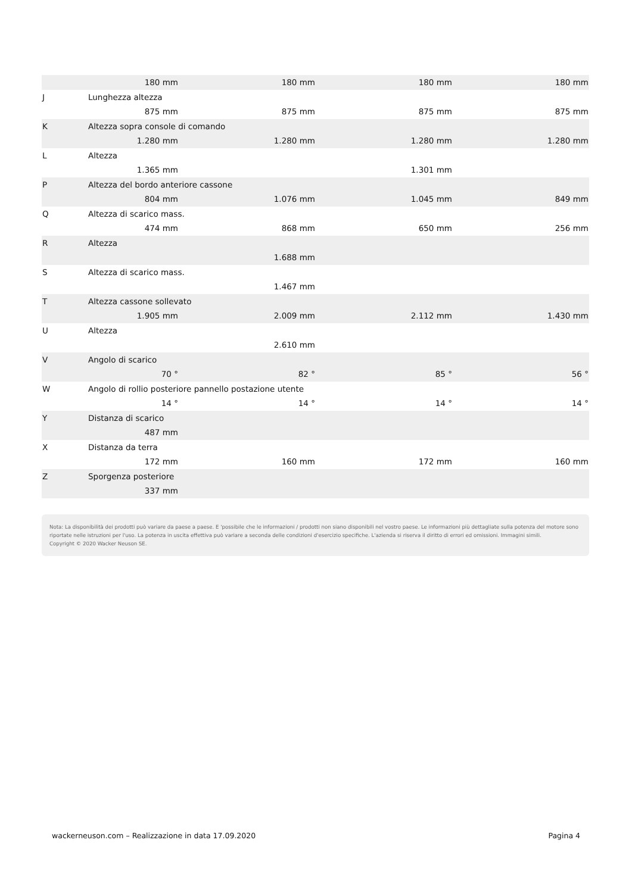| | 180 mm | 180 mm | 180 mm | 180 mm |
| J | Lunghezza altezza | | | |
| | 875 mm | 875 mm | 875 mm | 875 mm |
| K | Altezza sopra console di comando | | | |
| | 1.280 mm | 1.280 mm | 1.280 mm | 1.280 mm |
| L | Altezza | | | |
| | 1.365 mm | | 1.301 mm | |
| P | Altezza del bordo anteriore cassone | | | |
| | 804 mm | 1.076 mm | 1.045 mm | 849 mm |
| Q | Altezza di scarico mass. | | | |
| | 474 mm | 868 mm | 650 mm | 256 mm |
| R | Altezza | | | |
| | | 1.688 mm | | |
| S | Altezza di scarico mass. | | | |
| | | 1.467 mm | | |
| T | Altezza cassone sollevato | | | |
| | 1.905 mm | 2.009 mm | 2.112 mm | 1.430 mm |
| U | Altezza | | | |
| | | 2.610 mm | | |
| V | Angolo di scarico | | | |
| | 70 ° | 82 ° | 85 ° | 56 ° |
| W | Angolo di rollio posteriore pannello postazione utente | | | |
| | 14 ° | 14 ° | 14 ° | 14 ° |
| Y | Distanza di scarico | | | |
| | 487 mm | | | |
| X | Distanza da terra | | | |
| | 172 mm | 160 mm | 172 mm | 160 mm |
| Z | Sporgenza posteriore | | | |
| | 337 mm | | | |
Nota: La disponibilità dei prodotti può variare da paese a paese. E 'possibile che le informazioni / prodotti non siano disponibili nel vostro paese. Le informazioni più dettagliate sulla potenza del motore sono riportate nelle istruzioni per l'uso. La potenza in uscita effettiva può variare a seconda delle condizioni d'esercizio specifiche. L'azienda si riserva il diritto di errori ed omissioni. Immagini simili.
Copyright © 2020 Wacker Neuson SE.
wackerneuson.com – Realizzazione in data 17.09.2020 Pagina 4